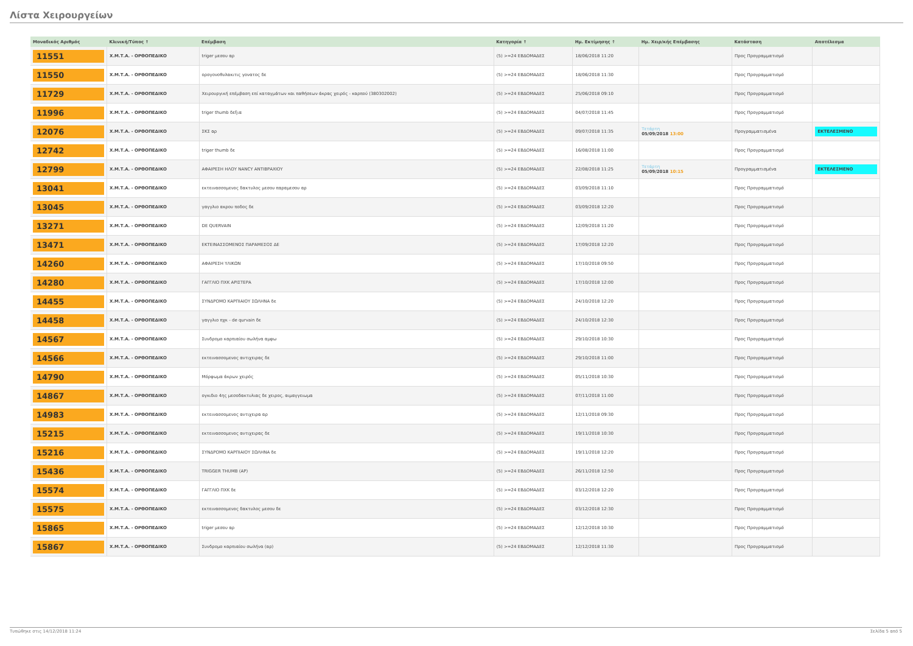Λίστα Χειρουργείων
| Μοναδικός Αριθμός | Κλινική/Τύπος ↑ | Επέμβαση | Κατηγορία ↑ | Ημ. Εκτίμησης ↑ | Ημ. Χειρ/κής Επέμβασης | Κατάσταση | Αποτέλεσμα |
| --- | --- | --- | --- | --- | --- | --- | --- |
| 11551 | Χ.Μ.Τ.Α. - ΟΡΘΟΠΕΔΙΚΟ | triger μεσου αρ | (5) >=24 ΕΒΔΟΜΑΔΕΣ | 18/06/2018 11:20 | | Προς Προγραμματισμό | |
| 11550 | Χ.Μ.Τ.Α. - ΟΡΘΟΠΕΔΙΚΟ | ορογονοθυλακιτις γονατος δε | (5) >=24 ΕΒΔΟΜΑΔΕΣ | 18/06/2018 11:30 | | Προς Προγραμματισμό | |
| 11729 | Χ.Μ.Τ.Α. - ΟΡΘΟΠΕΔΙΚΟ | Χειρουργική επέμβαση επί καταγμάτων και παθήσεων άκρας χειρός - καρπού (380302002) | (5) >=24 ΕΒΔΟΜΑΔΕΣ | 25/06/2018 09:10 | | Προς Προγραμματισμό | |
| 11996 | Χ.Μ.Τ.Α. - ΟΡΘΟΠΕΔΙΚΟ | triger thumb δεξια | (5) >=24 ΕΒΔΟΜΑΔΕΣ | 04/07/2018 11:45 | | Προς Προγραμματισμό | |
| 12076 | Χ.Μ.Τ.Α. - ΟΡΘΟΠΕΔΙΚΟ | ΣΚΣ αρ | (5) >=24 ΕΒΔΟΜΑΔΕΣ | 09/07/2018 11:35 | Τετάρτη 05/09/2018 13:00 | Προγραμματισμένα | ΕΚΤΕΛΕΣΜΕΝΟ |
| 12742 | Χ.Μ.Τ.Α. - ΟΡΘΟΠΕΔΙΚΟ | triger thumb δε | (5) >=24 ΕΒΔΟΜΑΔΕΣ | 16/08/2018 11:00 | | Προς Προγραμματισμό | |
| 12799 | Χ.Μ.Τ.Α. - ΟΡΘΟΠΕΔΙΚΟ | ΑΦΑΙΡΕΣΗ ΗΛΟΥ NANCY ΑΝΤΙΒΡΑΧΙΟΥ | (5) >=24 ΕΒΔΟΜΑΔΕΣ | 22/08/2018 11:25 | Τετάρτη 05/09/2018 10:15 | Προγραμματισμένα | ΕΚΤΕΛΕΣΜΕΝΟ |
| 13041 | Χ.Μ.Τ.Α. - ΟΡΘΟΠΕΔΙΚΟ | εκτεινασσομενος δακτυλος μεσου παραμεσου αρ | (5) >=24 ΕΒΔΟΜΑΔΕΣ | 03/09/2018 11:10 | | Προς Προγραμματισμό | |
| 13045 | Χ.Μ.Τ.Α. - ΟΡΘΟΠΕΔΙΚΟ | γαγγλιο ακρου ποδος δε | (5) >=24 ΕΒΔΟΜΑΔΕΣ | 03/09/2018 12:20 | | Προς Προγραμματισμό | |
| 13271 | Χ.Μ.Τ.Α. - ΟΡΘΟΠΕΔΙΚΟ | DE QUERVAIN | (5) >=24 ΕΒΔΟΜΑΔΕΣ | 12/09/2018 11:20 | | Προς Προγραμματισμό | |
| 13471 | Χ.Μ.Τ.Α. - ΟΡΘΟΠΕΔΙΚΟ | ΕΚΤΕΙΝΑΣΣΟΜΕΝΟΣ ΠΑΡΑΜΕΣΟΣ ΔΕ | (5) >=24 ΕΒΔΟΜΑΔΕΣ | 17/09/2018 12:20 | | Προς Προγραμματισμό | |
| 14260 | Χ.Μ.Τ.Α. - ΟΡΘΟΠΕΔΙΚΟ | ΑΦΑΙΡΕΣΗ ΥΛΙΚΩΝ | (5) >=24 ΕΒΔΟΜΑΔΕΣ | 17/10/2018 09:50 | | Προς Προγραμματισμό | |
| 14280 | Χ.Μ.Τ.Α. - ΟΡΘΟΠΕΔΙΚΟ | ΓΑΓΓΛΙΟ ΠΧΚ ΑΡΙΣΤΕΡΑ | (5) >=24 ΕΒΔΟΜΑΔΕΣ | 17/10/2018 12:00 | | Προς Προγραμματισμό | |
| 14455 | Χ.Μ.Τ.Α. - ΟΡΘΟΠΕΔΙΚΟ | ΣΥΝΔΡΟΜΟ ΚΑΡΠΙΑΙΟΥ ΣΩΛΗΝΑ δε | (5) >=24 ΕΒΔΟΜΑΔΕΣ | 24/10/2018 12:20 | | Προς Προγραμματισμό | |
| 14458 | Χ.Μ.Τ.Α. - ΟΡΘΟΠΕΔΙΚΟ | γαγγλιο πχκ - de qurvain δε | (5) >=24 ΕΒΔΟΜΑΔΕΣ | 24/10/2018 12:30 | | Προς Προγραμματισμό | |
| 14567 | Χ.Μ.Τ.Α. - ΟΡΘΟΠΕΔΙΚΟ | Συνδρομο καρπιαίου σωλήνα αμφω | (5) >=24 ΕΒΔΟΜΑΔΕΣ | 29/10/2018 10:30 | | Προς Προγραμματισμό | |
| 14566 | Χ.Μ.Τ.Α. - ΟΡΘΟΠΕΔΙΚΟ | εκτεινασσομενος αντιχειρας δε | (5) >=24 ΕΒΔΟΜΑΔΕΣ | 29/10/2018 11:00 | | Προς Προγραμματισμό | |
| 14790 | Χ.Μ.Τ.Α. - ΟΡΘΟΠΕΔΙΚΟ | Μόρφωμα άκρων χειρός | (5) >=24 ΕΒΔΟΜΑΔΕΣ | 05/11/2018 10:30 | | Προς Προγραμματισμό | |
| 14867 | Χ.Μ.Τ.Α. - ΟΡΘΟΠΕΔΙΚΟ | ογκιδιο 4ης μεσοδακτυλιας δε χειρος, αιμαγγειωμα | (5) >=24 ΕΒΔΟΜΑΔΕΣ | 07/11/2018 11:00 | | Προς Προγραμματισμό | |
| 14983 | Χ.Μ.Τ.Α. - ΟΡΘΟΠΕΔΙΚΟ | εκτεινασσομενος αντιχειρα αρ | (5) >=24 ΕΒΔΟΜΑΔΕΣ | 12/11/2018 09:30 | | Προς Προγραμματισμό | |
| 15215 | Χ.Μ.Τ.Α. - ΟΡΘΟΠΕΔΙΚΟ | εκτεινασσομενος αντιχειρας δε | (5) >=24 ΕΒΔΟΜΑΔΕΣ | 19/11/2018 10:30 | | Προς Προγραμματισμό | |
| 15216 | Χ.Μ.Τ.Α. - ΟΡΘΟΠΕΔΙΚΟ | ΣΥΝΔΡΟΜΟ ΚΑΡΠΙΑΙΟΥ ΣΩΛΗΝΑ δε | (5) >=24 ΕΒΔΟΜΑΔΕΣ | 19/11/2018 12:20 | | Προς Προγραμματισμό | |
| 15436 | Χ.Μ.Τ.Α. - ΟΡΘΟΠΕΔΙΚΟ | TRIGGER THUMB (AP) | (5) >=24 ΕΒΔΟΜΑΔΕΣ | 26/11/2018 12:50 | | Προς Προγραμματισμό | |
| 15574 | Χ.Μ.Τ.Α. - ΟΡΘΟΠΕΔΙΚΟ | ΓΑΓΓΛΙΟ ΠΧΚ δε | (5) >=24 ΕΒΔΟΜΑΔΕΣ | 03/12/2018 12:20 | | Προς Προγραμματισμό | |
| 15575 | Χ.Μ.Τ.Α. - ΟΡΘΟΠΕΔΙΚΟ | εκτεινασσομενος δακτυλος μεσου δε | (5) >=24 ΕΒΔΟΜΑΔΕΣ | 03/12/2018 12:30 | | Προς Προγραμματισμό | |
| 15865 | Χ.Μ.Τ.Α. - ΟΡΘΟΠΕΔΙΚΟ | triger μεσου αρ | (5) >=24 ΕΒΔΟΜΑΔΕΣ | 12/12/2018 10:30 | | Προς Προγραμματισμό | |
| 15867 | Χ.Μ.Τ.Α. - ΟΡΘΟΠΕΔΙΚΟ | Συνδρομο καρπιαίου σωλήνα (αρ) | (5) >=24 ΕΒΔΟΜΑΔΕΣ | 12/12/2018 11:30 | | Προς Προγραμματισμό | |
Τυπώθηκε στις 14/12/2018 11:24 Σελίδα 5 από 5